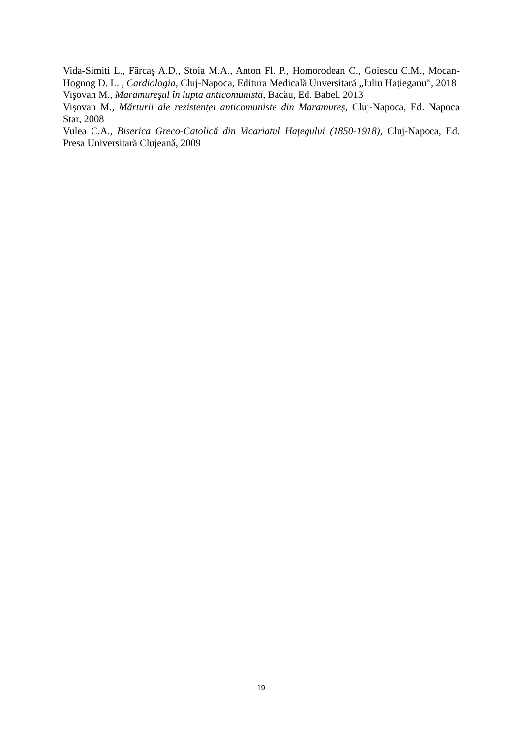Vida-Simiti L., Fărcaş A.D., Stoia M.A., Anton Fl. P., Homorodean C., Goiescu C.M., Mocan-Hognog D. L. , Cardiologia, Cluj-Napoca, Editura Medicală Unversitară „Iuliu Haţieganu”, 2018
Vişovan M., Maramureşul în lupta anticomunistă, Bacău, Ed. Babel, 2013
Vișovan M., Mărturii ale rezistenței anticomuniste din Maramureș, Cluj-Napoca, Ed. Napoca Star, 2008
Vulea C.A., Biserica Greco-Catolică din Vicariatul Haţegului (1850-1918), Cluj-Napoca, Ed. Presa Universitară Clujeană, 2009
19